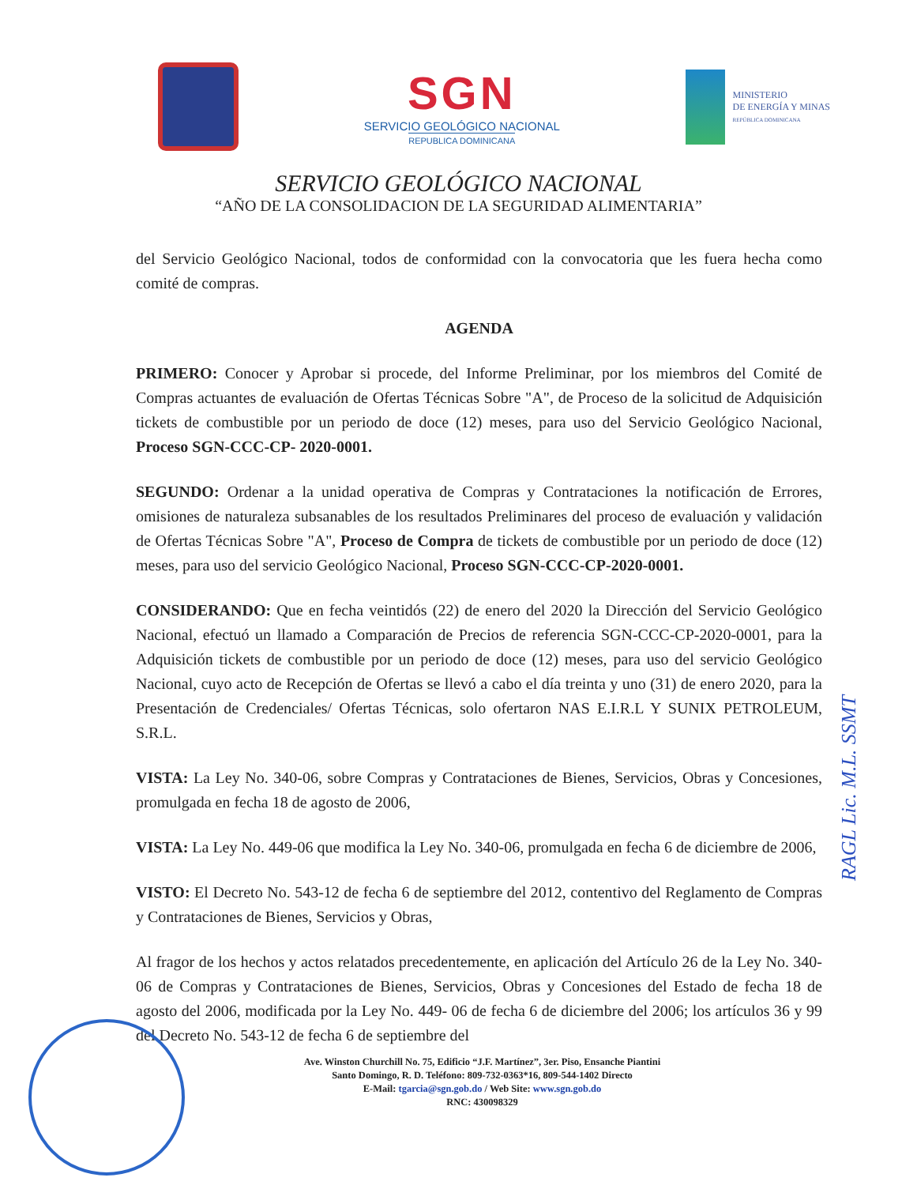SGN
SERVICIO GEOLÓGICO NACIONAL
REPUBLICA DOMINICANA
MINISTERIO
DE ENERGÍA Y MINAS
REPÚBLICA DOMINICANA
SERVICIO GEOLÓGICO NACIONAL
“AÑO DE LA CONSOLIDACION DE LA SEGURIDAD ALIMENTARIA”
del Servicio Geológico Nacional, todos de conformidad con la convocatoria que les fuera hecha como comité de compras.
AGENDA
PRIMERO: Conocer y Aprobar si procede, del Informe Preliminar, por los miembros del Comité de Compras actuantes de evaluación de Ofertas Técnicas Sobre "A", de Proceso de la solicitud de Adquisición tickets de combustible por un periodo de doce (12) meses, para uso del Servicio Geológico Nacional, Proceso SGN-CCC-CP- 2020-0001.
SEGUNDO: Ordenar a la unidad operativa de Compras y Contrataciones la notificación de Errores, omisiones de naturaleza subsanables de los resultados Preliminares del proceso de evaluación y validación de Ofertas Técnicas Sobre "A", Proceso de Compra de tickets de combustible por un periodo de doce (12) meses, para uso del servicio Geológico Nacional, Proceso SGN-CCC-CP-2020-0001.
CONSIDERANDO: Que en fecha veintidós (22) de enero del 2020 la Dirección del Servicio Geológico Nacional, efectuó un llamado a Comparación de Precios de referencia SGN-CCC-CP-2020-0001, para la Adquisición tickets de combustible por un periodo de doce (12) meses, para uso del servicio Geológico Nacional, cuyo acto de Recepción de Ofertas se llevó a cabo el día treinta y uno (31) de enero 2020, para la Presentación de Credenciales/ Ofertas Técnicas, solo ofertaron NAS E.I.R.L Y SUNIX PETROLEUM, S.R.L.
VISTA: La Ley No. 340-06, sobre Compras y Contrataciones de Bienes, Servicios, Obras y Concesiones, promulgada en fecha 18 de agosto de 2006,
VISTA: La Ley No. 449-06 que modifica la Ley No. 340-06, promulgada en fecha 6 de diciembre de 2006,
VISTO: El Decreto No. 543-12 de fecha 6 de septiembre del 2012, contentivo del Reglamento de Compras y Contrataciones de Bienes, Servicios y Obras,
Al fragor de los hechos y actos relatados precedentemente, en aplicación del Artículo 26 de la Ley No. 340-06 de Compras y Contrataciones de Bienes, Servicios, Obras y Concesiones del Estado de fecha 18 de agosto del 2006, modificada por la Ley No. 449- 06 de fecha 6 de diciembre del 2006; los artículos 36 y 99 del Decreto No. 543-12 de fecha 6 de septiembre del
Ave. Winston Churchill No. 75, Edificio “J.F. Martínez”, 3er. Piso, Ensanche Piantini
Santo Domingo, R. D. Teléfono: 809-732-0363*16, 809-544-1402 Directo
E-Mail: tgarcia@sgn.gob.do / Web Site: www.sgn.gob.do
RNC: 430098329
RAGL Lic. M.L. SSMT